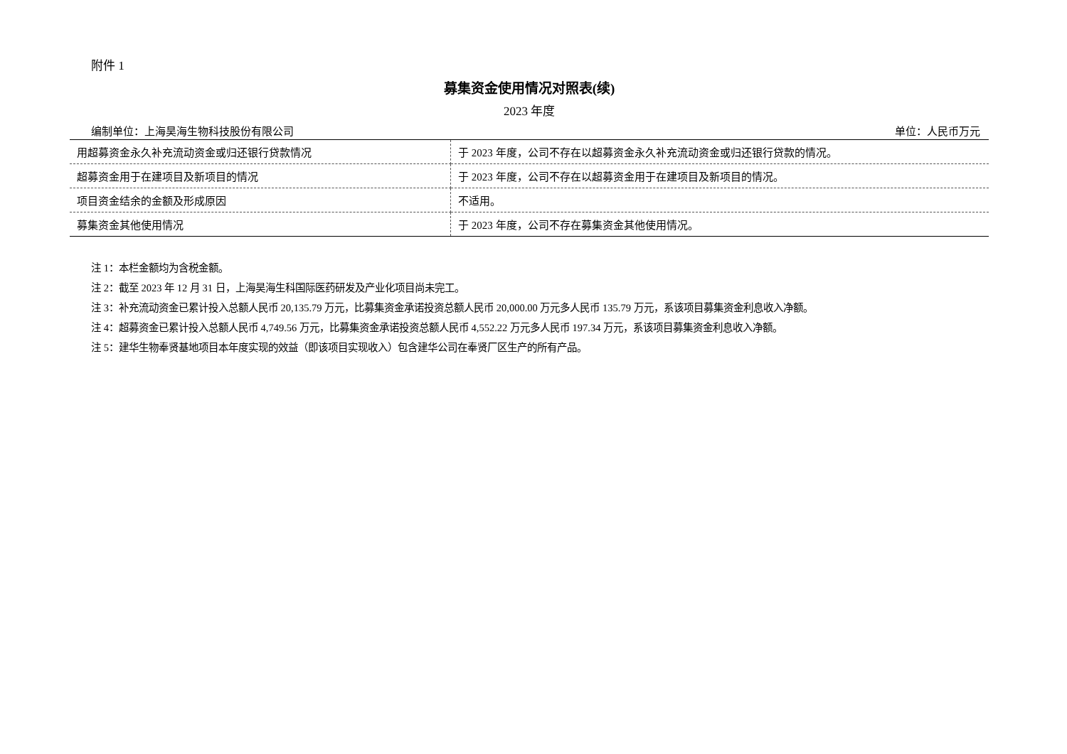附件 1
募集资金使用情况对照表(续)
2023 年度
编制单位：上海昊海生物科技股份有限公司 单位：人民币万元
| 用超募资金永久补充流动资金或归还银行贷款情况 | 于 2023 年度，公司不存在以超募资金永久补充流动资金或归还银行贷款的情况。 |
| 超募资金用于在建项目及新项目的情况 | 于 2023 年度，公司不存在以超募资金用于在建项目及新项目的情况。 |
| 项目资金结余的金额及形成原因 | 不适用。 |
| 募集资金其他使用情况 | 于 2023 年度，公司不存在募集资金其他使用情况。 |
注 1：本栏金额均为含税金额。
注 2：截至 2023 年 12 月 31 日，上海昊海生科国际医药研发及产业化项目尚未完工。
注 3：补充流动资金已累计投入总额人民币 20,135.79 万元，比募集资金承诺投资总额人民币 20,000.00 万元多人民币 135.79 万元，系该项目募集资金利息收入净额。
注 4：超募资金已累计投入总额人民币 4,749.56 万元，比募集资金承诺投资总额人民币 4,552.22 万元多人民币 197.34 万元，系该项目募集资金利息收入净额。
注 5：建华生物奉贤基地项目本年度实现的效益（即该项目实现收入）包含建华公司在奉贤厂区生产的所有产品。